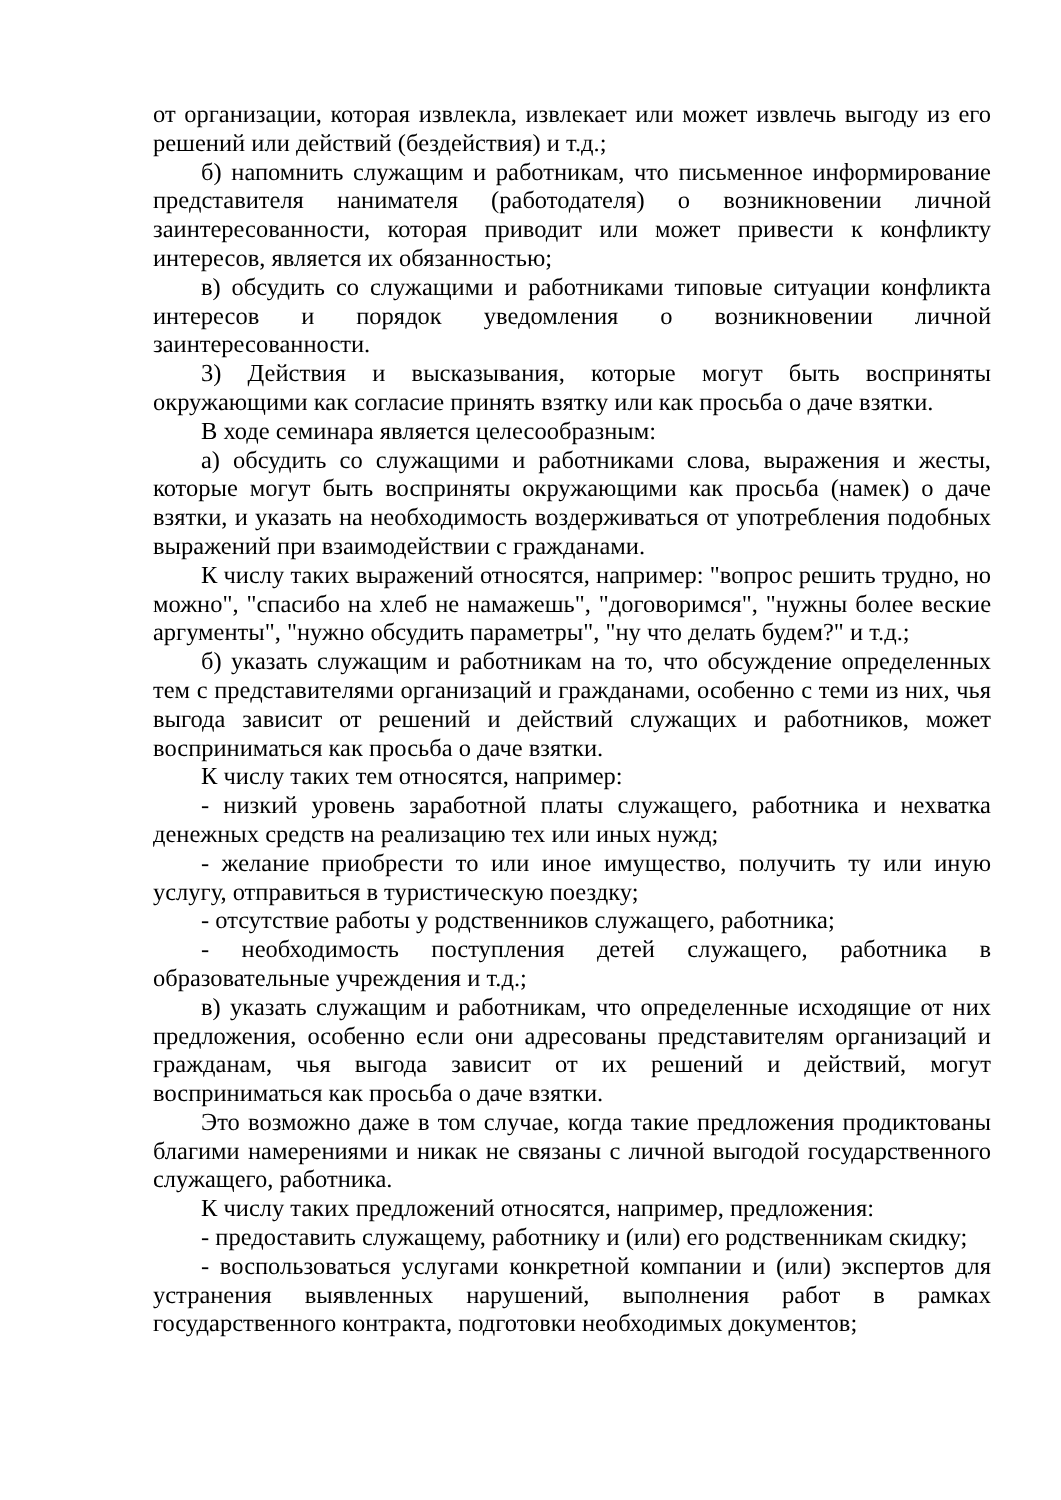от организации, которая извлекла, извлекает или может извлечь выгоду из его решений или действий (бездействия) и т.д.;
б) напомнить служащим и работникам, что письменное информирование представителя нанимателя (работодателя) о возникновении личной заинтересованности, которая приводит или может привести к конфликту интересов, является их обязанностью;
в) обсудить со служащими и работниками типовые ситуации конфликта интересов и порядок уведомления о возникновении личной заинтересованности.
3) Действия и высказывания, которые могут быть восприняты окружающими как согласие принять взятку или как просьба о даче взятки.
В ходе семинара является целесообразным:
а) обсудить со служащими и работниками слова, выражения и жесты, которые могут быть восприняты окружающими как просьба (намек) о даче взятки, и указать на необходимость воздерживаться от употребления подобных выражений при взаимодействии с гражданами.
К числу таких выражений относятся, например: "вопрос решить трудно, но можно", "спасибо на хлеб не намажешь", "договоримся", "нужны более веские аргументы", "нужно обсудить параметры", "ну что делать будем?" и т.д.;
б) указать служащим и работникам на то, что обсуждение определенных тем с представителями организаций и гражданами, особенно с теми из них, чья выгода зависит от решений и действий служащих и работников, может восприниматься как просьба о даче взятки.
К числу таких тем относятся, например:
- низкий уровень заработной платы служащего, работника и нехватка денежных средств на реализацию тех или иных нужд;
- желание приобрести то или иное имущество, получить ту или иную услугу, отправиться в туристическую поездку;
- отсутствие работы у родственников служащего, работника;
- необходимость поступления детей служащего, работника в образовательные учреждения и т.д.;
в) указать служащим и работникам, что определенные исходящие от них предложения, особенно если они адресованы представителям организаций и гражданам, чья выгода зависит от их решений и действий, могут восприниматься как просьба о даче взятки.
Это возможно даже в том случае, когда такие предложения продиктованы благими намерениями и никак не связаны с личной выгодой государственного служащего, работника.
К числу таких предложений относятся, например, предложения:
- предоставить служащему, работнику и (или) его родственникам скидку;
- воспользоваться услугами конкретной компании и (или) экспертов для устранения выявленных нарушений, выполнения работ в рамках государственного контракта, подготовки необходимых документов;